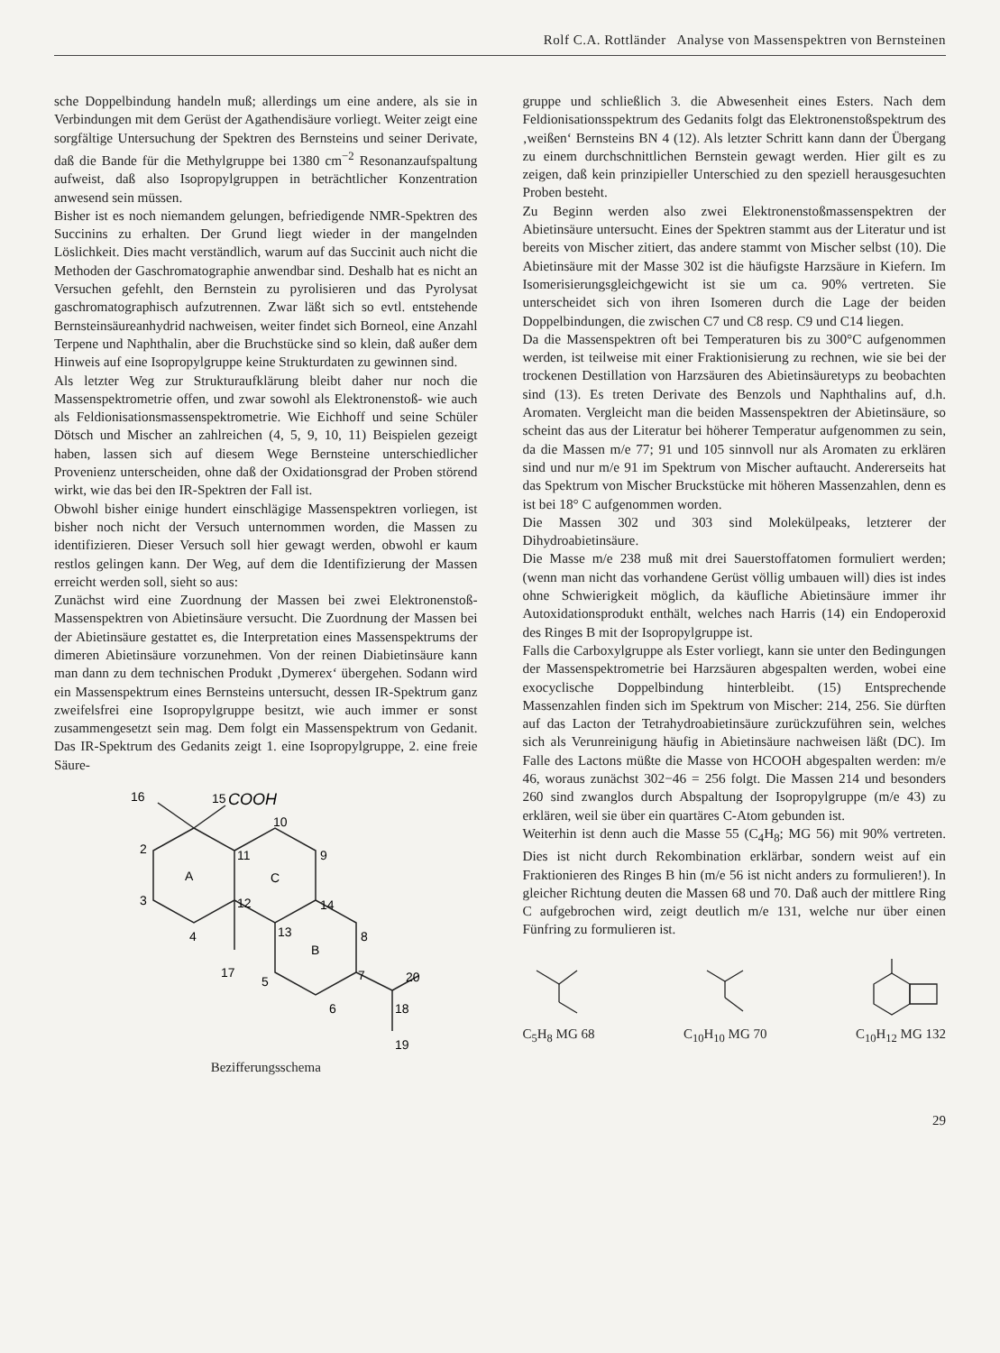Rolf C.A. Rottländer Analyse von Massenspektren von Bernsteinen
sche Doppelbindung handeln muß; allerdings um eine andere, als sie in Verbindungen mit dem Gerüst der Agathendisäure vorliegt. Weiter zeigt eine sorgfältige Untersuchung der Spektren des Bernsteins und seiner Derivate, daß die Bande für die Methylgruppe bei 1380 cm<sup>−2</sup> Resonanzaufspaltung aufweist, daß also Isopropylgruppen in beträchtlicher Konzentration anwesend sein müssen.
Bisher ist es noch niemandem gelungen, befriedigende NMR-Spektren des Succinins zu erhalten. Der Grund liegt wieder in der mangelnden Löslichkeit. Dies macht verständlich, warum auf das Succinit auch nicht die Methoden der Gaschromatographie anwendbar sind. Deshalb hat es nicht an Versuchen gefehlt, den Bernstein zu pyrolisieren und das Pyrolysat gaschromatographisch aufzutrennen. Zwar läßt sich so evtl. entstehende Bernsteinsäureanhydrid nachweisen, weiter findet sich Borneol, eine Anzahl Terpene und Naphthalin, aber die Bruchstücke sind so klein, daß außer dem Hinweis auf eine Isopropylgruppe keine Strukturdaten zu gewinnen sind.
Als letzter Weg zur Strukturaufklärung bleibt daher nur noch die Massenspektrometrie offen, und zwar sowohl als Elektronenstoß- wie auch als Feldionisationsmassenspektrometrie. Wie Eichhoff und seine Schüler Dötsch und Mischer an zahlreichen (4, 5, 9, 10, 11) Beispielen gezeigt haben, lassen sich auf diesem Wege Bernsteine unterschiedlicher Provenienz unterscheiden, ohne daß der Oxidationsgrad der Proben störend wirkt, wie das bei den IR-Spektren der Fall ist.
Obwohl bisher einige hundert einschlägige Massenspektren vorliegen, ist bisher noch nicht der Versuch unternommen worden, die Massen zu identifizieren. Dieser Versuch soll hier gewagt werden, obwohl er kaum restlos gelingen kann. Der Weg, auf dem die Identifizierung der Massen erreicht werden soll, sieht so aus:
Zunächst wird eine Zuordnung der Massen bei zwei Elektronenstoß-Massenspektren von Abietinsäure versucht. Die Zuordnung der Massen bei der Abietinsäure gestattet es, die Interpretation eines Massenspektrums der dimeren Abietinsäure vorzunehmen. Von der reinen Diabietinsäure kann man dann zu dem technischen Produkt ‚Dymerex‘ übergehen. Sodann wird ein Massenspektrum eines Bernsteins untersucht, dessen IR-Spektrum ganz zweifelsfrei eine Isopropylgruppe besitzt, wie auch immer er sonst zusammengesetzt sein mag. Dem folgt ein Massenspektrum von Gedanit. Das IR-Spektrum des Gedanits zeigt 1. eine Isopropylgruppe, 2. eine freie Säure-
16
15
COOH
10
2
A
C
3
4
11
12
9
14
8
13
B
17
5
7
6
20
18
19
Bezifferungsschema
gruppe und schließlich 3. die Abwesenheit eines Esters. Nach dem Feldionisationsspektrum des Gedanits folgt das Elektronenstoßspektrum des ‚weißen‘ Bernsteins BN 4 (12). Als letzter Schritt kann dann der Übergang zu einem durchschnittlichen Bernstein gewagt werden. Hier gilt es zu zeigen, daß kein prinzipieller Unterschied zu den speziell herausgesuchten Proben besteht.
Zu Beginn werden also zwei Elektronenstoßmassenspektren der Abietinsäure untersucht. Eines der Spektren stammt aus der Literatur und ist bereits von Mischer zitiert, das andere stammt von Mischer selbst (10). Die Abietinsäure mit der Masse 302 ist die häufigste Harzsäure in Kiefern. Im Isomerisierungsgleichgewicht ist sie um ca. 90% vertreten. Sie unterscheidet sich von ihren Isomeren durch die Lage der beiden Doppelbindungen, die zwischen C7 und C8 resp. C9 und C14 liegen.
Da die Massenspektren oft bei Temperaturen bis zu 300°C aufgenommen werden, ist teilweise mit einer Fraktionisierung zu rechnen, wie sie bei der trockenen Destillation von Harzsäuren des Abietinsäuretyps zu beobachten sind (13). Es treten Derivate des Benzols und Naphthalins auf, d.h. Aromaten. Vergleicht man die beiden Massenspektren der Abietinsäure, so scheint das aus der Literatur bei höherer Temperatur aufgenommen zu sein, da die Massen m/e 77; 91 und 105 sinnvoll nur als Aromaten zu erklären sind und nur m/e 91 im Spektrum von Mischer auftaucht. Andererseits hat das Spektrum von Mischer Bruckstücke mit höheren Massenzahlen, denn es ist bei 18° C aufgenommen worden.
Die Massen 302 und 303 sind Molekülpeaks, letzterer der Dihydroabietinsäure.
Die Masse m/e 238 muß mit drei Sauerstoffatomen formuliert werden; (wenn man nicht das vorhandene Gerüst völlig umbauen will) dies ist indes ohne Schwierigkeit möglich, da käufliche Abietinsäure immer ihr Autoxidationsprodukt enthält, welches nach Harris (14) ein Endoperoxid des Ringes B mit der Isopropylgruppe ist.
Falls die Carboxylgruppe als Ester vorliegt, kann sie unter den Bedingungen der Massenspektrometrie bei Harzsäuren abgespalten werden, wobei eine exocyclische Doppelbindung hinterbleibt. (15) Entsprechende Massenzahlen finden sich im Spektrum von Mischer: 214, 256. Sie dürften auf das Lacton der Tetrahydroabietinsäure zurückzuführen sein, welches sich als Verunreinigung häufig in Abietinsäure nachweisen läßt (DC). Im Falle des Lactons müßte die Masse von HCOOH abgespalten werden: m/e 46, woraus zunächst 302−46 = 256 folgt. Die Massen 214 und besonders 260 sind zwanglos durch Abspaltung der Isopropylgruppe (m/e 43) zu erklären, weil sie über ein quartäres C-Atom gebunden ist.
Weiterhin ist denn auch die Masse 55 (C<sub>4</sub>H<sub>8</sub>; MG 56) mit 90% vertreten. Dies ist nicht durch Rekombination erklärbar, sondern weist auf ein Fraktionieren des Ringes B hin (m/e 56 ist nicht anders zu formulieren!). In gleicher Richtung deuten die Massen 68 und 70. Daß auch der mittlere Ring C aufgebrochen wird, zeigt deutlich m/e 131, welche nur über einen Fünfring zu formulieren ist.
C<sub>5</sub>H<sub>8</sub> MG 68
C<sub>10</sub>H<sub>10</sub> MG 70
C<sub>10</sub>H<sub>12</sub> MG 132
29